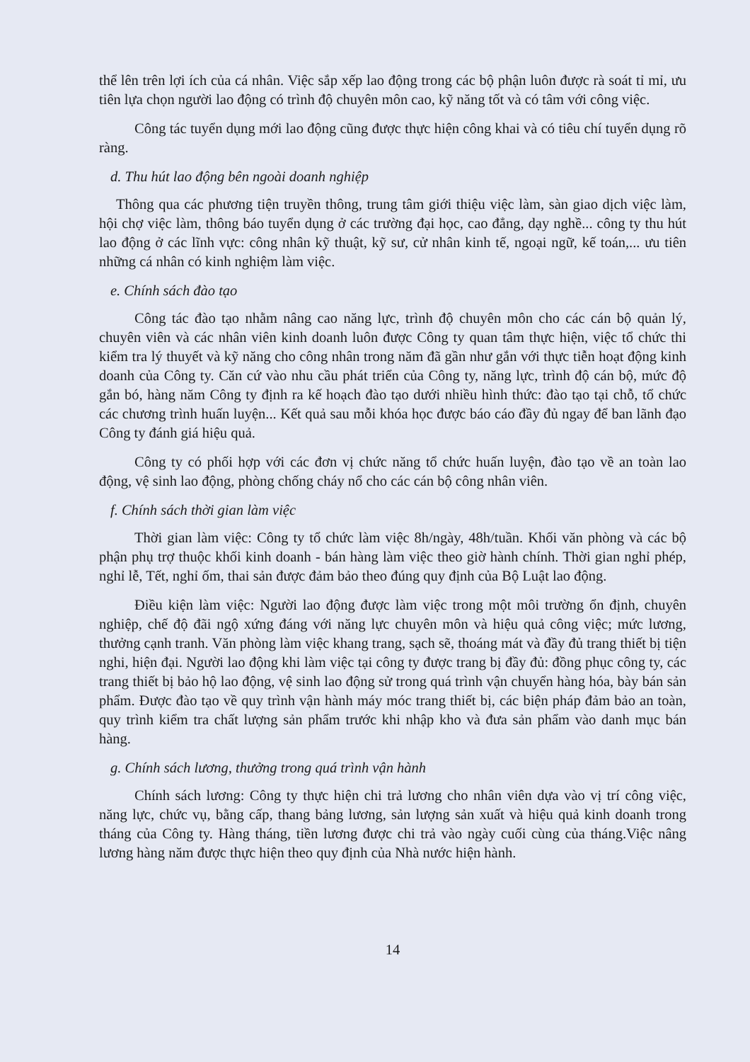thể lên trên lợi ích của cá nhân. Việc sắp xếp lao động trong các bộ phận luôn được rà soát tỉ mỉ, ưu tiên lựa chọn người lao động có trình độ chuyên môn cao, kỹ năng tốt và có tâm với công việc.
Công tác tuyển dụng mới lao động cũng được thực hiện công khai và có tiêu chí tuyển dụng rõ ràng.
d. Thu hút lao động bên ngoài doanh nghiệp
Thông qua các phương tiện truyền thông, trung tâm giới thiệu việc làm, sàn giao dịch việc làm, hội chợ việc làm, thông báo tuyển dụng ở các trường đại học, cao đẳng, dạy nghề... công ty thu hút lao động ở các lĩnh vực: công nhân kỹ thuật, kỹ sư, cử nhân kinh tế, ngoại ngữ, kế toán,... ưu tiên những cá nhân có kinh nghiệm làm việc.
e. Chính sách đào tạo
Công tác đào tạo nhằm nâng cao năng lực, trình độ chuyên môn cho các cán bộ quản lý, chuyên viên và các nhân viên kinh doanh luôn được Công ty quan tâm thực hiện, việc tổ chức thi kiểm tra lý thuyết và kỹ năng cho công nhân trong năm đã gần như gắn với thực tiễn hoạt động kinh doanh của Công ty. Căn cứ vào nhu cầu phát triển của Công ty, năng lực, trình độ cán bộ, mức độ gắn bó, hàng năm Công ty định ra kế hoạch đào tạo dưới nhiều hình thức: đào tạo tại chỗ, tổ chức các chương trình huấn luyện... Kết quả sau mỗi khóa học được báo cáo đầy đủ ngay để ban lãnh đạo Công ty đánh giá hiệu quả.
Công ty có phối hợp với các đơn vị chức năng tổ chức huấn luyện, đào tạo về an toàn lao động, vệ sinh lao động, phòng chống cháy nổ cho các cán bộ công nhân viên.
f. Chính sách thời gian làm việc
Thời gian làm việc: Công ty tổ chức làm việc 8h/ngày, 48h/tuần. Khối văn phòng và các bộ phận phụ trợ thuộc khối kinh doanh - bán hàng làm việc theo giờ hành chính. Thời gian nghỉ phép, nghỉ lễ, Tết, nghỉ ốm, thai sản được đảm bảo theo đúng quy định của Bộ Luật lao động.
Điều kiện làm việc: Người lao động được làm việc trong một môi trường ổn định, chuyên nghiệp, chế độ đãi ngộ xứng đáng với năng lực chuyên môn và hiệu quả công việc; mức lương, thưởng cạnh tranh. Văn phòng làm việc khang trang, sạch sẽ, thoáng mát và đầy đủ trang thiết bị tiện nghi, hiện đại. Người lao động khi làm việc tại công ty được trang bị đầy đủ: đồng phục công ty, các trang thiết bị bảo hộ lao động, vệ sinh lao động sử trong quá trình vận chuyển hàng hóa, bày bán sản phẩm. Được đào tạo về quy trình vận hành máy móc trang thiết bị, các biện pháp đảm bảo an toàn, quy trình kiểm tra chất lượng sản phẩm trước khi nhập kho và đưa sản phẩm vào danh mục bán hàng.
g. Chính sách lương, thưởng trong quá trình vận hành
Chính sách lương: Công ty thực hiện chi trả lương cho nhân viên dựa vào vị trí công việc, năng lực, chức vụ, bằng cấp, thang bảng lương, sản lượng sản xuất và hiệu quả kinh doanh trong tháng của Công ty. Hàng tháng, tiền lương được chi trả vào ngày cuối cùng của tháng.Việc nâng lương hàng năm được thực hiện theo quy định của Nhà nước hiện hành.
14